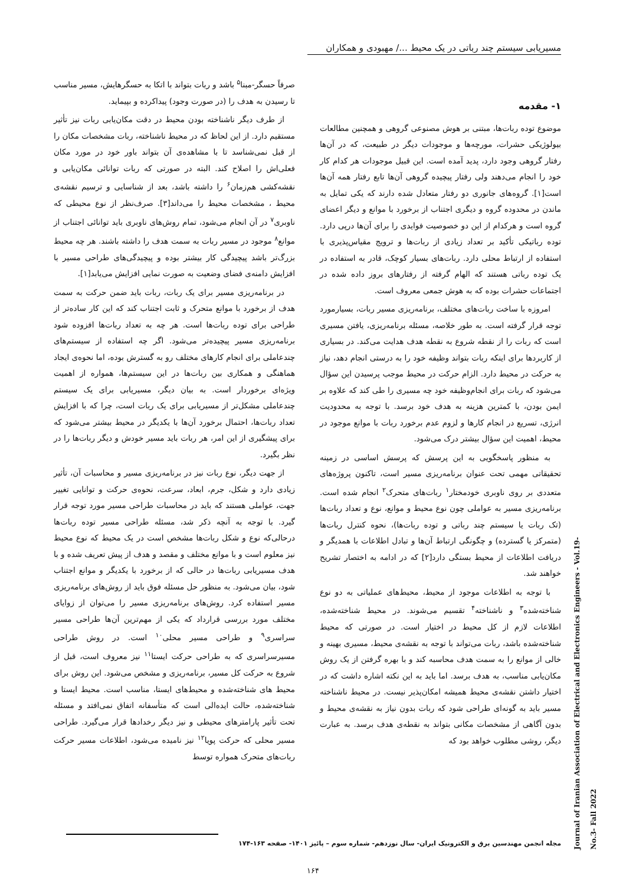مسیریابی سیستم چند رباتی در یک محیط .../ مهبودی و همکاران
۱- مقدمه
موضوع توده ربات‌ها، مبتنی بر هوش مصنوعی گروهی و همچنین مطالعات بیولوژیکی حشرات، مورچه‌ها و موجودات دیگر در طبیعت، که در آن‌ها رفتار گروهی وجود دارد، پدید آمده است. این قبیل موجودات هر کدام کار خود را انجام می‌دهند ولی رفتار پیچیده گروهی آن‌ها تابع رفتار همه آن‌ها است[۱]. گروه‌های جانوری دو رفتار متعادل شده دارند که یکی تمایل به ماندن در محدوده گروه و دیگری اجتناب از برخورد با موانع و دیگر اعضای گروه است و هرکدام از این دو خصوصیت فوایدی را برای آن‌ها درپی دارد. توده رباتیکی تأکید بر تعداد زیادی از ربات‌ها و ترویج مقیاس‌پذیری با استفاده از ارتباط محلی دارد. ربات‌های بسیار کوچک، قادر به استفاده در یک توده رباتی هستند که الهام گرفته از رفتارهای بروز داده شده در اجتماعات حشرات بوده که به هوش جمعی معروف است.
امروزه با ساخت ربات‌های مختلف، برنامه‌ریزی مسیر ربات، بسیارمورد توجه قرار گرفته است. به طور خلاصه، مسئله برنامه‌ریزی، یافتن مسیری است که ربات را از نقطه شروع به نقطه هدف هدایت می‌کند. در بسیاری از کاربردها برای اینکه ربات بتواند وظیفه خود را به درستی انجام دهد، نیاز به حرکت در محیط دارد. الزام حرکت در محیط موجب پرسیدن این سؤال می‌شود که ربات برای انجام‌وظیفه خود چه مسیری را طی کند که علاوه بر ایمن بودن، با کمترین هزینه به هدف خود برسد. با توجه به محدودیت انرژی، تسریع در انجام کارها و لزوم عدم برخورد ربات با موانع موجود در محیط، اهمیت این سؤال بیشتر درک می‌شود.
به منظور پاسخگویی به این پرسش که پرسش اساسی در زمینه تحقیقاتی مهمی تحت عنوان برنامه‌ریزی مسیر است، تاکنون پروژه‌های متعددی بر روی ناوبری خودمختار<sup>۱</sup> ربات‌های متحرک<sup>۲</sup> انجام شده است. برنامه‌ریزی مسیر به عواملی چون نوع محیط و موانع، نوع و تعداد ربات‌ها (تک ربات یا سیستم چند رباتی و توده ربات‌ها)، نحوه کنترل ربات‌ها (متمرکز یا گسترده) و چگونگی ارتباط آن‌ها و تبادل اطلاعات با همدیگر و دریافت اطلاعات از محیط بستگی دارد[۲] که در ادامه به اختصار تشریح خواهند شد.
با توجه به اطلاعات موجود از محیط، محیط‌های عملیاتی به دو نوع شناخته‌شده<sup>۳</sup> و ناشناخته<sup>۴</sup> تقسیم می‌شوند. در محیط شناخته‌شده، اطلاعات لازم از کل محیط در اختیار است. در صورتی که محیط شناخته‌شده باشد، ربات می‌تواند با توجه به نقشه‌ی محیط، مسیری بهینه و خالی از موانع را به سمت هدف محاسبه کند و با بهره گرفتن از یک روش مکان‌یابی مناسب، به هدف برسد. اما باید به این نکته اشاره داشت که در اختیار داشتن نقشه‌ی محیط همیشه امکان‌پذیر نیست. در محیط ناشناخته مسیر باید به گونه‌ای طراحی شود که ربات بدون نیاز به نقشه‌ی محیط و بدون آگاهی از مشخصات مکانی بتواند به نقطه‌ی هدف برسد. به عبارت دیگر، روشی مطلوب خواهد بود که
صرفاً حسگر-مبنا<sup>۵</sup> باشد و ربات بتواند با اتکا به حسگرهایش، مسیر مناسب تا رسیدن به هدف را (در صورت وجود) پیداکرده و بپیماید.
از طرف دیگر ناشناخته بودن محیط در دقت مکان‌یابی ربات نیز تأثیر مستقیم دارد. از این لحاظ که در محیط ناشناخته، ربات مشخصات مکان را از قبل نمی‌شناسد تا با مشاهده‌ی آن بتواند باور خود در مورد مکان فعلی‌اش را اصلاح کند. البته در صورتی که ربات توانائی مکان‌یابی و نقشه‌کشی هم‌زمان<sup>۶</sup> را داشته باشد، بعد از شناسایی و ترسیم نقشه‌ی محیط ، مشخصات محیط را می‌داند[۳]. صرف‌نظر از نوع محیطی که ناوبری<sup>۷</sup> در آن انجام می‌شود، تمام روش‌های ناوبری باید توانائی اجتناب از موانع<sup>۸</sup> موجود در مسیر ربات به سمت هدف را داشته باشند. هر چه محیط بزرگ‌تر باشد پیچیدگی کار بیشتر بوده و پیچیدگی‌های طراحی مسیر با افزایش دامنه‌ی فضای وضعیت به صورت نمایی افزایش می‌یابد[۱].
در برنامه‌ریزی مسیر برای یک ربات، ربات باید ضمن حرکت به سمت هدف از برخورد با موانع متحرک و ثابت اجتناب کند که این کار ساده‌تر از طراحی برای توده ربات‌ها است. هر چه به تعداد ربات‌ها افزوده شود برنامه‌ریزی مسیر پیچیده‌تر می‌شود. اگر چه استفاده از سیستم‌های چندعاملی برای انجام کارهای مختلف رو به گسترش بوده، اما نحوه‌ی ایجاد هماهنگی و همکاری بین ربات‌ها در این سیستم‌ها، همواره از اهمیت ویژه‌ای برخوردار است. به بیان دیگر، مسیریابی برای یک سیستم چندعاملی مشکل‌تر از مسیریابی برای یک ربات است، چرا که با افزایش تعداد ربات‌ها، احتمال برخورد آن‌ها با یکدیگر در محیط بیشتر می‌شود که برای پیشگیری از این امر، هر ربات باید مسیر خودش و دیگر ربات‌ها را در نظر بگیرد.
از جهت دیگر، نوع ربات نیز در برنامه‌ریزی مسیر و محاسبات آن، تأثیر زیادی دارد و شکل، جرم، ابعاد، سرعت، نحوه‌ی حرکت و توانایی تغییر جهت، عواملی هستند که باید در محاسبات طراحی مسیر مورد توجه قرار گیرد. با توجه به آنچه ذکر شد، مسئله طراحی مسیر توده ربات‌ها درحالی‌که نوع و شکل ربات‌ها مشخص است در یک محیط که نوع محیط نیز معلوم است و با موانع مختلف و مقصد و هدف از پیش تعریف شده و با هدف مسیریابی ربات‌ها در حالی که از برخورد با یکدیگر و موانع اجتناب شود، بیان می‌شود. به منظور حل مسئله فوق باید از روش‌های برنامه‌ریزی مسیر استفاده کرد. روش‌های برنامه‌ریزی مسیر را می‌توان از زوایای مختلف مورد بررسی قرارداد که یکی از مهم‌ترین آن‌ها طراحی مسیر سراسری<sup>۹</sup> و طراحی مسیر محلی<sup>۱۰</sup> است. در روش طراحی مسیرسراسری که به طراحی حرکت ایستا<sup>۱۱</sup> نیز معروف است، قبل از شروع به حرکت کل مسیر، برنامه‌ریزی و مشخص می‌شود. این روش برای محیط های شناخته‌شده و محیط‌های ایستا، مناسب است. محیط ایستا و شناخته‌شده، حالت ایده‌الی است که متأسفانه اتفاق نمی‌افتد و مسئله تحت تأثیر پارامترهای محیطی و نیز دیگر رخدادها قرار می‌گیرد. طراحی مسیر محلی که حرکت پویا<sup>۱۲</sup> نیز نامیده می‌شود، اطلاعات مسیر حرکت ربات‌های متحرک همواره توسط
Journal of Iranian Association of Electrical and Electronics Engineers - Vol.19- No.3- Fall 2022
مجله انجمن مهندسین برق و الکترونیک ایران- سال نوزدهم- شماره سوم – پائیز ۱۴۰۱- صفحه ۱۶۳-۱۷۴
۱۶۴